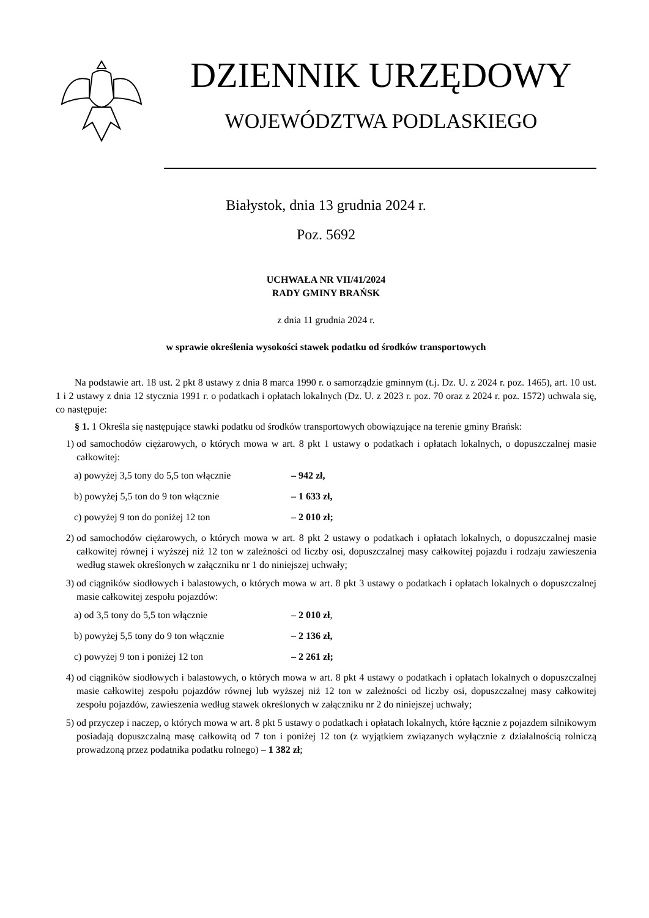DZIENNIK URZĘDOWY
WOJEWÓDZTWA PODLASKIEGO
Białystok, dnia 13 grudnia 2024 r.
Poz. 5692
UCHWAŁA NR VII/41/2024
RADY GMINY BRAŃSK
z dnia 11 grudnia 2024 r.
w sprawie określenia wysokości stawek podatku od środków transportowych
Na podstawie art. 18 ust. 2 pkt 8 ustawy z dnia 8 marca 1990 r. o samorządzie gminnym (t.j. Dz. U. z 2024 r. poz. 1465), art. 10 ust. 1 i 2 ustawy z dnia 12 stycznia 1991 r. o podatkach i opłatach lokalnych (Dz. U. z 2023 r. poz. 70 oraz z 2024 r. poz. 1572) uchwala się, co następuje:
§ 1. 1 Określa się następujące stawki podatku od środków transportowych obowiązujące na terenie gminy Brańsk:
1) od samochodów ciężarowych, o których mowa w art. 8 pkt 1 ustawy o podatkach i opłatach lokalnych, o dopuszczalnej masie całkowitej:
a) powyżej 3,5 tony do 5,5 ton włącznie – 942 zł,
b) powyżej 5,5 ton do 9 ton włącznie – 1 633 zł,
c) powyżej 9 ton do poniżej 12 ton – 2 010 zł;
2) od samochodów ciężarowych, o których mowa w art. 8 pkt 2 ustawy o podatkach i opłatach lokalnych, o dopuszczalnej masie całkowitej równej i wyższej niż 12 ton w zależności od liczby osi, dopuszczalnej masy całkowitej pojazdu i rodzaju zawieszenia według stawek określonych w załączniku nr 1 do niniejszej uchwały;
3) od ciągników siodłowych i balastowych, o których mowa w art. 8 pkt 3 ustawy o podatkach i opłatach lokalnych o dopuszczalnej masie całkowitej zespołu pojazdów:
a) od 3,5 tony do 5,5 ton włącznie – 2 010 zł,
b) powyżej 5,5 tony do 9 ton włącznie – 2 136 zł,
c) powyżej 9 ton i poniżej 12 ton – 2 261 zł;
4) od ciągników siodłowych i balastowych, o których mowa w art. 8 pkt 4 ustawy o podatkach i opłatach lokalnych o dopuszczalnej masie całkowitej zespołu pojazdów równej lub wyższej niż 12 ton w zależności od liczby osi, dopuszczalnej masy całkowitej zespołu pojazdów, zawieszenia według stawek określonych w załączniku nr 2 do niniejszej uchwały;
5) od przyczep i naczep, o których mowa w art. 8 pkt 5 ustawy o podatkach i opłatach lokalnych, które łącznie z pojazdem silnikowym posiadają dopuszczalną masę całkowitą od 7 ton i poniżej 12 ton (z wyjątkiem związanych wyłącznie z działalnością rolniczą prowadzoną przez podatnika podatku rolnego) – 1 382 zł;